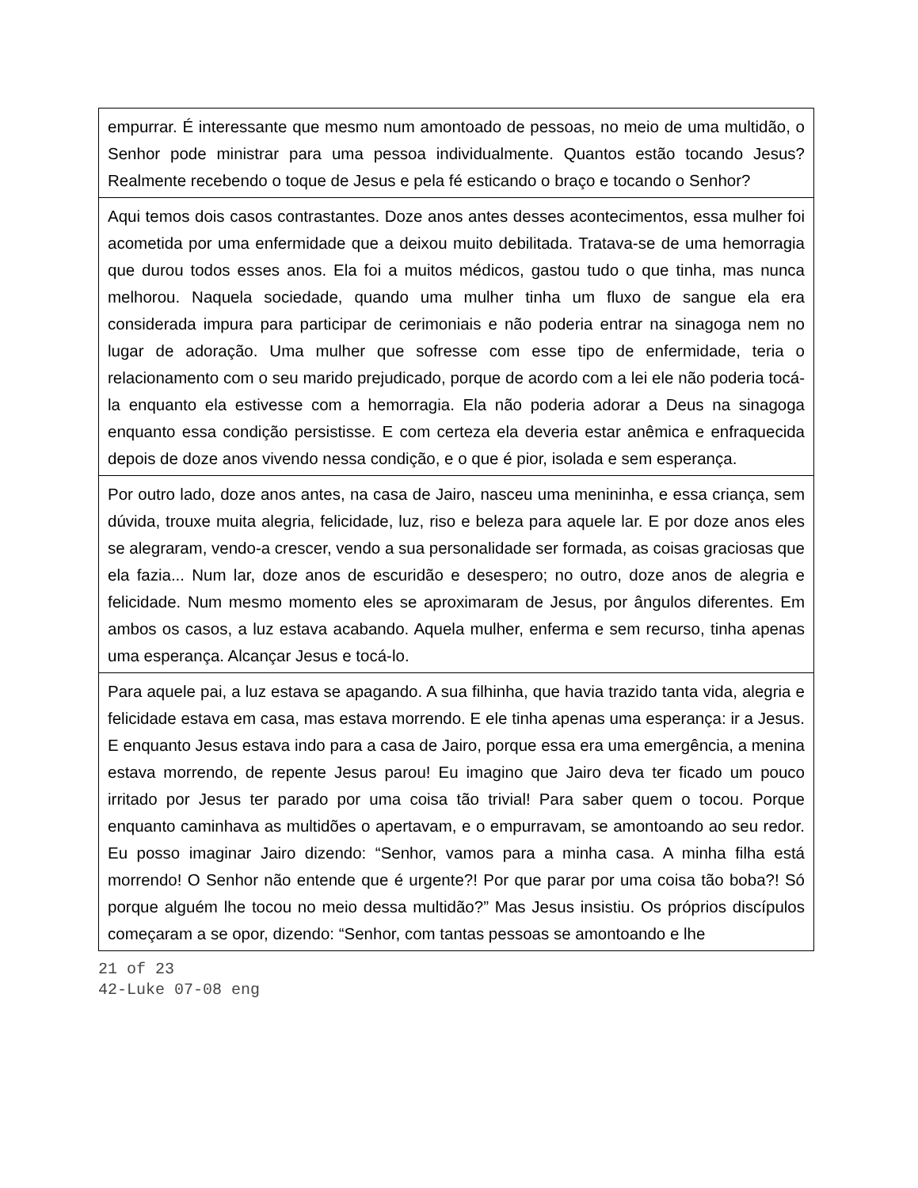| empurrar. É interessante que mesmo num amontoado de pessoas, no meio de uma multidão, o Senhor pode ministrar para uma pessoa individualmente. Quantos estão tocando Jesus? Realmente recebendo o toque de Jesus e pela fé esticando o braço e tocando o Senhor? |
| Aqui temos dois casos contrastantes. Doze anos antes desses acontecimentos, essa mulher foi acometida por uma enfermidade que a deixou muito debilitada. Tratava-se de uma hemorragia que durou todos esses anos. Ela foi a muitos médicos, gastou tudo o que tinha, mas nunca melhorou. Naquela sociedade, quando uma mulher tinha um fluxo de sangue ela era considerada impura para participar de cerimoniais e não poderia entrar na sinagoga nem no lugar de adoração. Uma mulher que sofresse com esse tipo de enfermidade, teria o relacionamento com o seu marido prejudicado, porque de acordo com a lei ele não poderia tocá-la enquanto ela estivesse com a hemorragia. Ela não poderia adorar a Deus na sinagoga enquanto essa condição persistisse. E com certeza ela deveria estar anêmica e enfraquecida depois de doze anos vivendo nessa condição, e o que é pior, isolada e sem esperança. |
| Por outro lado, doze anos antes, na casa de Jairo, nasceu uma menininha, e essa criança, sem dúvida, trouxe muita alegria, felicidade, luz, riso e beleza para aquele lar. E por doze anos eles se alegraram, vendo-a crescer, vendo a sua personalidade ser formada, as coisas graciosas que ela fazia... Num lar, doze anos de escuridão e desespero; no outro, doze anos de alegria e felicidade. Num mesmo momento eles se aproximaram de Jesus, por ângulos diferentes. Em ambos os casos, a luz estava acabando. Aquela mulher, enferma e sem recurso, tinha apenas uma esperança. Alcançar Jesus e tocá-lo. |
| Para aquele pai, a luz estava se apagando. A sua filhinha, que havia trazido tanta vida, alegria e felicidade estava em casa, mas estava morrendo. E ele tinha apenas uma esperança: ir a Jesus. E enquanto Jesus estava indo para a casa de Jairo, porque essa era uma emergência, a menina estava morrendo, de repente Jesus parou! Eu imagino que Jairo deva ter ficado um pouco irritado por Jesus ter parado por uma coisa tão trivial! Para saber quem o tocou. Porque enquanto caminhava as multidões o apertavam, e o empurravam, se amontoando ao seu redor. Eu posso imaginar Jairo dizendo: “Senhor, vamos para a minha casa. A minha filha está morrendo! O Senhor não entende que é urgente?! Por que parar por uma coisa tão boba?! Só porque alguém lhe tocou no meio dessa multidão?” Mas Jesus insistiu. Os próprios discípulos começaram a se opor, dizendo: “Senhor, com tantas pessoas se amontoando e lhe |
21 of 23
42-Luke 07-08 eng